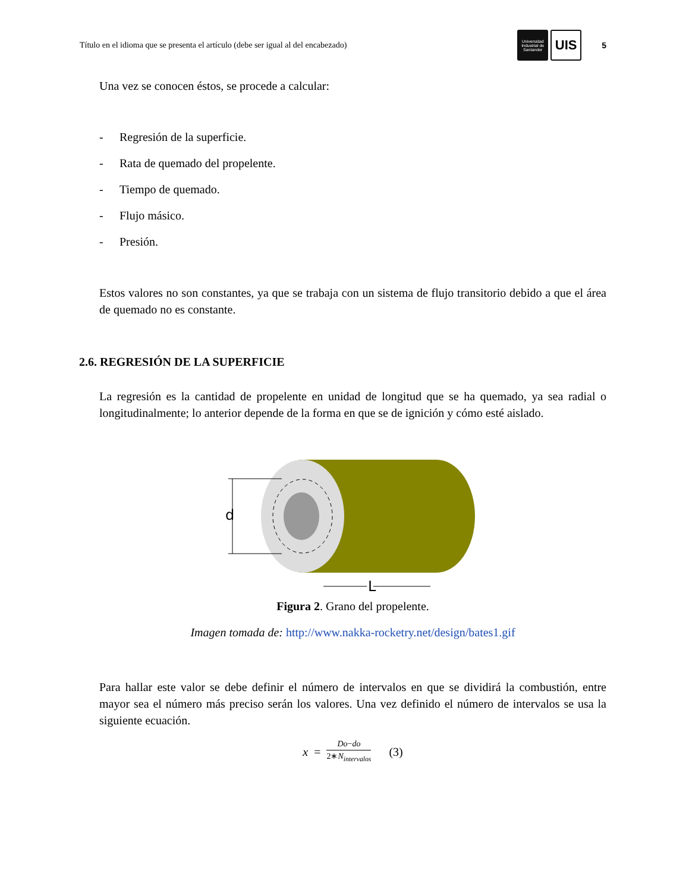Título en el idioma que se presenta el artículo (debe ser igual al del encabezado) Universidad Industrial de Santander UIS 5
Una vez se conocen éstos, se procede a calcular:
- Regresión de la superficie.
- Rata de quemado del propelente.
- Tiempo de quemado.
- Flujo másico.
- Presión.
Estos valores no son constantes, ya que se trabaja con un sistema de flujo transitorio debido a que el área de quemado no es constante.
2.6. REGRESIÓN DE LA SUPERFICIE
La regresión es la cantidad de propelente en unidad de longitud que se ha quemado, ya sea radial o longitudinalmente; lo anterior depende de la forma en que se de ignición y cómo esté aislado.
d
L
Figura 2. Grano del propelente.
Imagen tomada de: http://www.nakka-rocketry.net/design/bates1.gif
Para hallar este valor se debe definir el número de intervalos en que se dividirá la combustión, entre mayor sea el número más preciso serán los valores. Una vez definido el número de intervalos se usa la siguiente ecuación.
x = Do−do 2∗N<sub>intervalos</sub> (3)